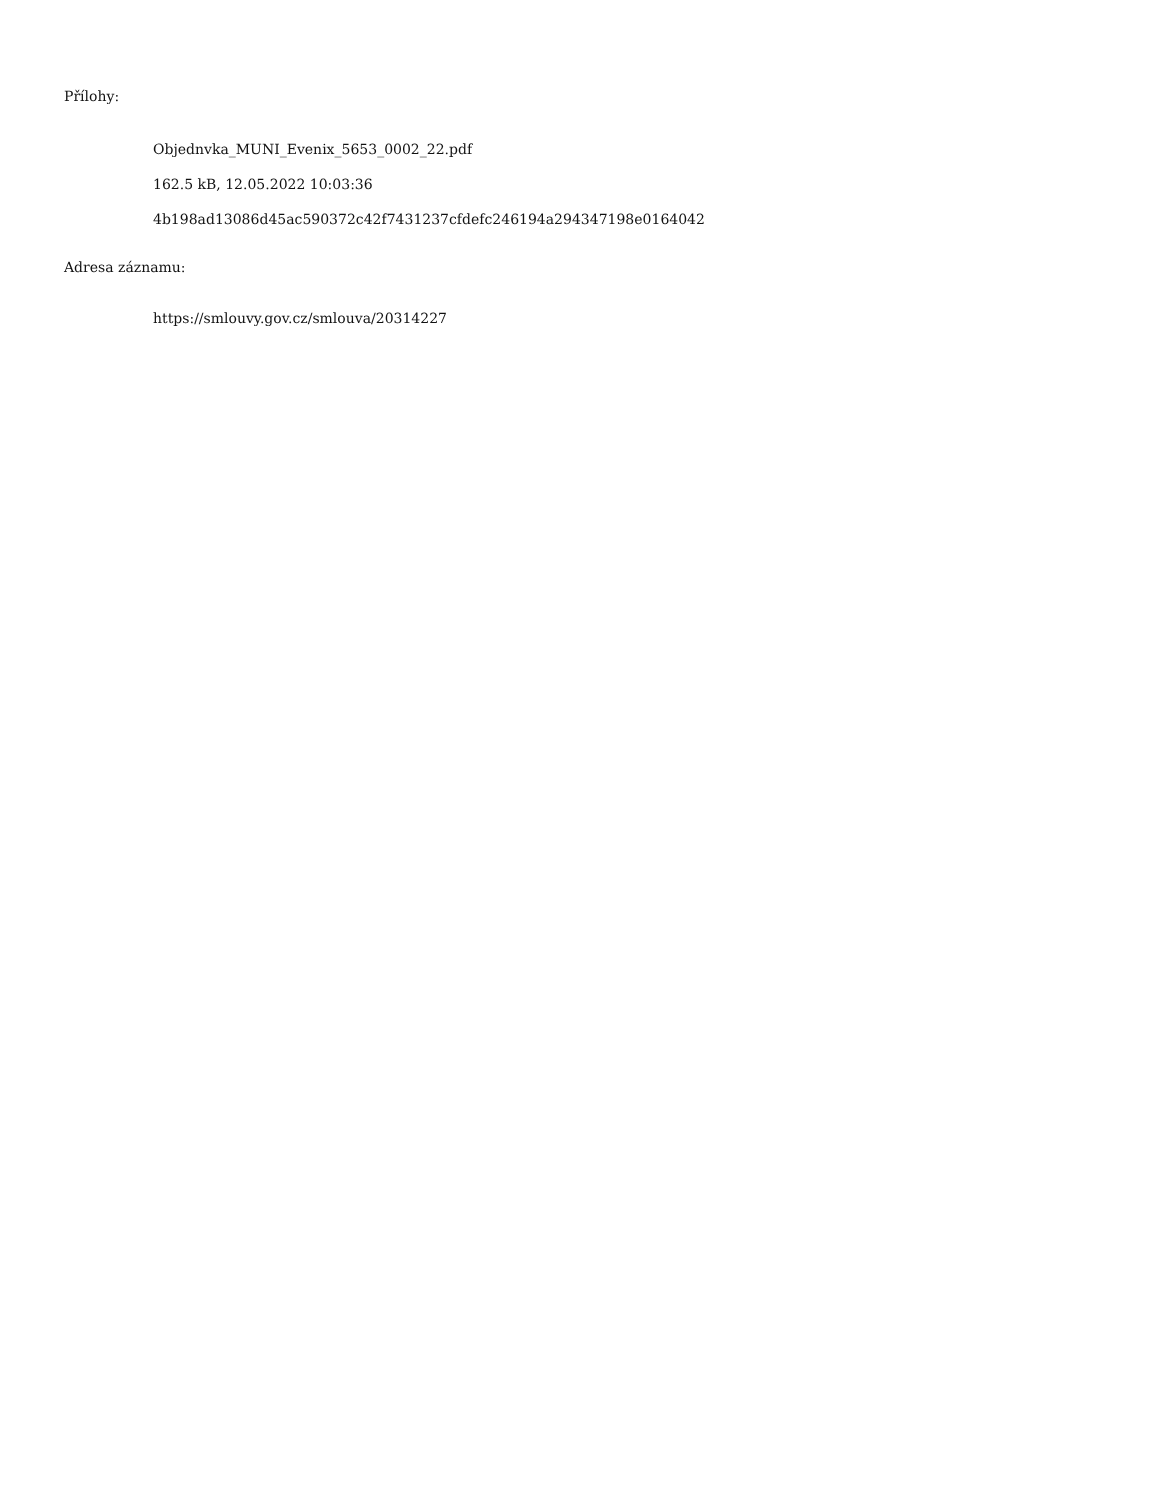Přílohy:
Objednvka_MUNI_Evenix_5653_0002_22.pdf
162.5 kB, 12.05.2022 10:03:36
4b198ad13086d45ac590372c42f7431237cfdefc246194a294347198e0164042
Adresa záznamu:
https://smlouvy.gov.cz/smlouva/20314227